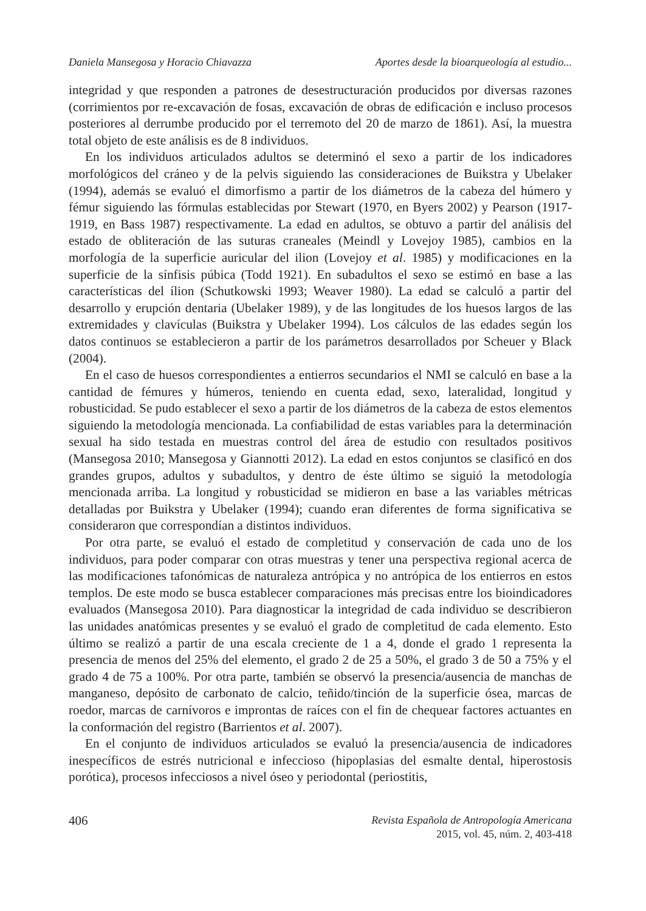Daniela Mansegosa y Horacio Chiavazza Aportes desde la bioarqueología al estudio...
integridad y que responden a patrones de desestructuración producidos por diversas razones (corrimientos por re-excavación de fosas, excavación de obras de edificación e incluso procesos posteriores al derrumbe producido por el terremoto del 20 de marzo de 1861). Así, la muestra total objeto de este análisis es de 8 individuos.
En los individuos articulados adultos se determinó el sexo a partir de los indicadores morfológicos del cráneo y de la pelvis siguiendo las consideraciones de Buikstra y Ubelaker (1994), además se evaluó el dimorfismo a partir de los diámetros de la cabeza del húmero y fémur siguiendo las fórmulas establecidas por Stewart (1970, en Byers 2002) y Pearson (1917-1919, en Bass 1987) respectivamente. La edad en adultos, se obtuvo a partir del análisis del estado de obliteración de las suturas craneales (Meindl y Lovejoy 1985), cambios en la morfología de la superficie auricular del ilion (Lovejoy et al. 1985) y modificaciones en la superficie de la sínfisis púbica (Todd 1921). En subadultos el sexo se estimó en base a las características del ílion (Schutkowski 1993; Weaver 1980). La edad se calculó a partir del desarrollo y erupción dentaria (Ubelaker 1989), y de las longitudes de los huesos largos de las extremidades y clavículas (Buikstra y Ubelaker 1994). Los cálculos de las edades según los datos continuos se establecieron a partir de los parámetros desarrollados por Scheuer y Black (2004).
En el caso de huesos correspondientes a entierros secundarios el NMI se calculó en base a la cantidad de fémures y húmeros, teniendo en cuenta edad, sexo, lateralidad, longitud y robusticidad. Se pudo establecer el sexo a partir de los diámetros de la cabeza de estos elementos siguiendo la metodología mencionada. La confiabilidad de estas variables para la determinación sexual ha sido testada en muestras control del área de estudio con resultados positivos (Mansegosa 2010; Mansegosa y Giannotti 2012). La edad en estos conjuntos se clasificó en dos grandes grupos, adultos y subadultos, y dentro de éste último se siguió la metodología mencionada arriba. La longitud y robusticidad se midieron en base a las variables métricas detalladas por Buikstra y Ubelaker (1994); cuando eran diferentes de forma significativa se consideraron que correspondían a distintos individuos.
Por otra parte, se evaluó el estado de completitud y conservación de cada uno de los individuos, para poder comparar con otras muestras y tener una perspectiva regional acerca de las modificaciones tafonómicas de naturaleza antrópica y no antrópica de los entierros en estos templos. De este modo se busca establecer comparaciones más precisas entre los bioindicadores evaluados (Mansegosa 2010). Para diagnosticar la integridad de cada individuo se describieron las unidades anatómicas presentes y se evaluó el grado de completitud de cada elemento. Esto último se realizó a partir de una escala creciente de 1 a 4, donde el grado 1 representa la presencia de menos del 25% del elemento, el grado 2 de 25 a 50%, el grado 3 de 50 a 75% y el grado 4 de 75 a 100%. Por otra parte, también se observó la presencia/ausencia de manchas de manganeso, depósito de carbonato de calcio, teñido/tinción de la superficie ósea, marcas de roedor, marcas de carnívoros e improntas de raíces con el fin de chequear factores actuantes en la conformación del registro (Barrientos et al. 2007).
En el conjunto de individuos articulados se evaluó la presencia/ausencia de indicadores inespecíficos de estrés nutricional e infeccioso (hipoplasias del esmalte dental, hiperostosis porótica), procesos infecciosos a nivel óseo y periodontal (periostitis,
406
Revista Española de Antropología Americana
2015, vol. 45, núm. 2, 403-418